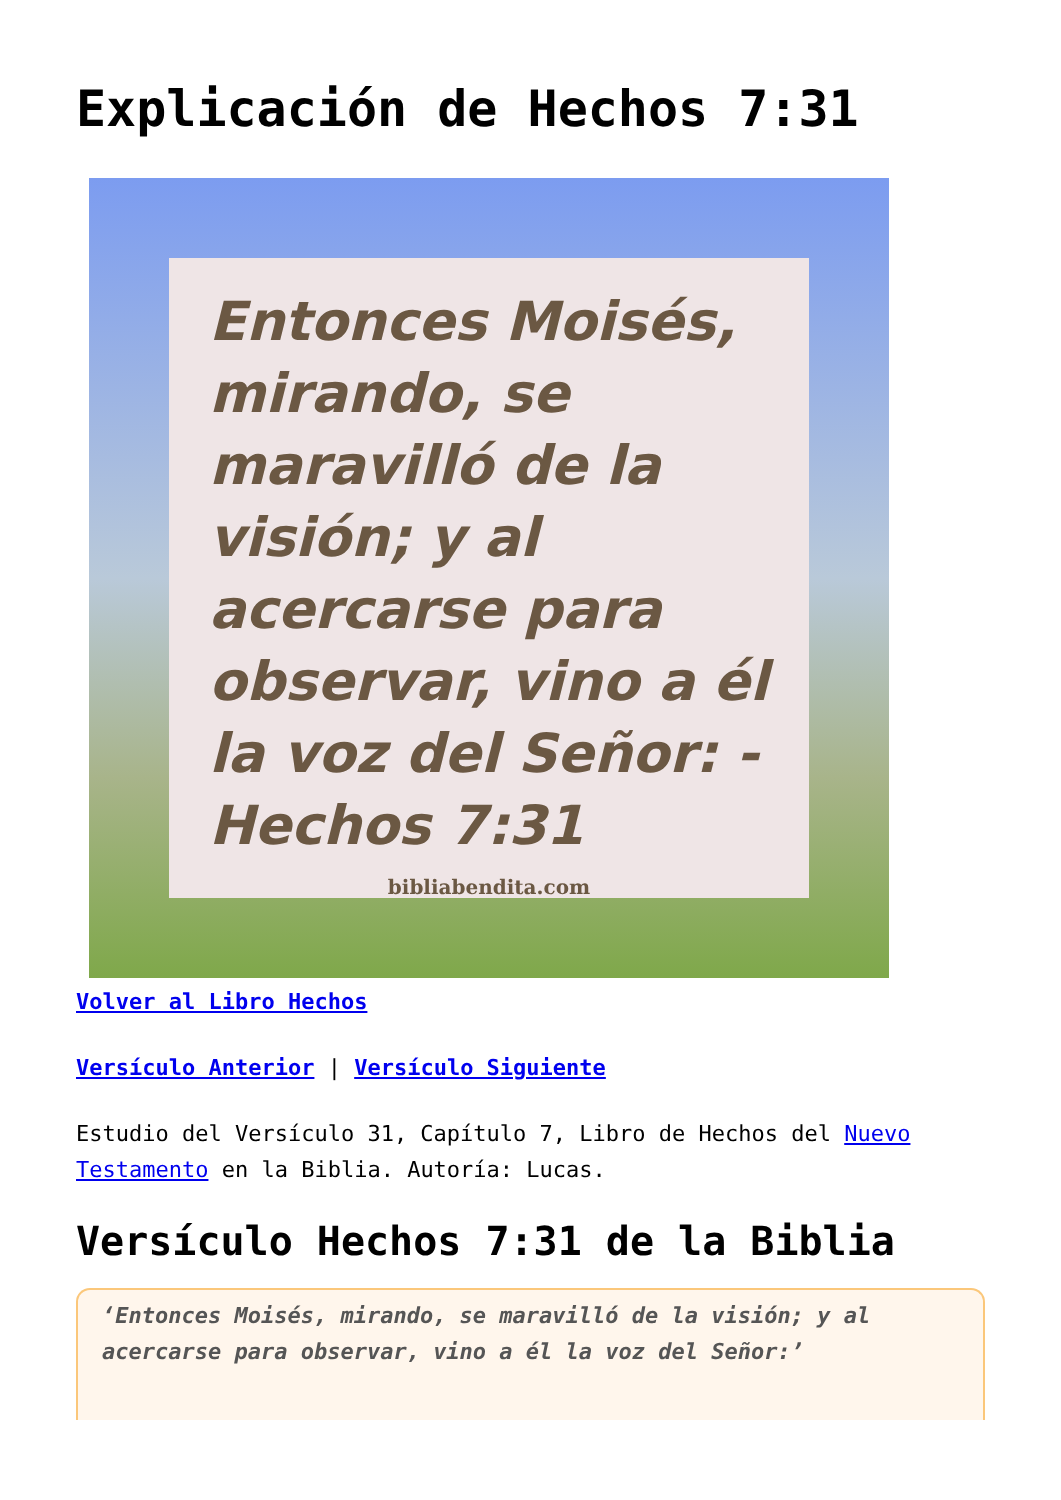Explicación de Hechos 7:31
Entonces Moisés, mirando, se maravilló de la visión; y al acercarse para observar, vino a él la voz del Señor: -Hechos 7:31
bibliabendita.com
Volver al Libro Hechos
Versículo Anterior | Versículo Siguiente
Estudio del Versículo 31, Capítulo 7, Libro de Hechos del Nuevo Testamento en la Biblia. Autoría: Lucas.
Versículo Hechos 7:31 de la Biblia
‘Entonces Moisés, mirando, se maravilló de la visión; y al acercarse para observar, vino a él la voz del Señor:’